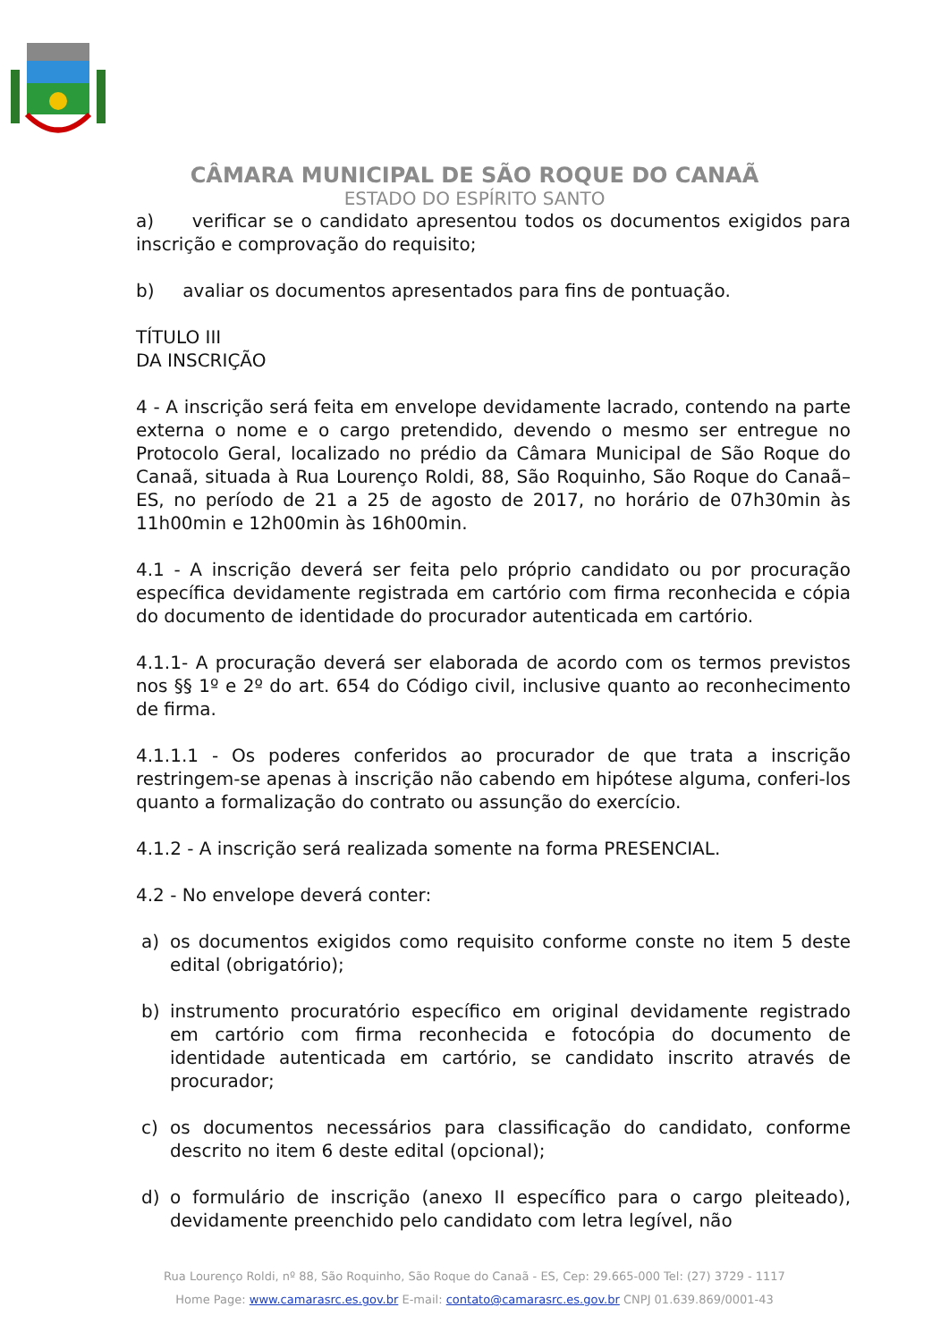CÂMARA MUNICIPAL DE SÃO ROQUE DO CANAÃ
ESTADO DO ESPÍRITO SANTO
a) verificar se o candidato apresentou todos os documentos exigidos para inscrição e comprovação do requisito;
b) avaliar os documentos apresentados para fins de pontuação.
TÍTULO III
DA INSCRIÇÃO
4 - A inscrição será feita em envelope devidamente lacrado, contendo na parte externa o nome e o cargo pretendido, devendo o mesmo ser entregue no Protocolo Geral, localizado no prédio da Câmara Municipal de São Roque do Canaã, situada à Rua Lourenço Roldi, 88, São Roquinho, São Roque do Canaã–ES, no período de 21 a 25 de agosto de 2017, no horário de 07h30min às 11h00min e 12h00min às 16h00min.
4.1 - A inscrição deverá ser feita pelo próprio candidato ou por procuração específica devidamente registrada em cartório com firma reconhecida e cópia do documento de identidade do procurador autenticada em cartório.
4.1.1- A procuração deverá ser elaborada de acordo com os termos previstos nos §§ 1º e 2º do art. 654 do Código civil, inclusive quanto ao reconhecimento de firma.
4.1.1.1 - Os poderes conferidos ao procurador de que trata a inscrição restringem-se apenas à inscrição não cabendo em hipótese alguma, conferi-los quanto a formalização do contrato ou assunção do exercício.
4.1.2 - A inscrição será realizada somente na forma PRESENCIAL.
4.2 - No envelope deverá conter:
a) os documentos exigidos como requisito conforme conste no item 5 deste edital (obrigatório);
b) instrumento procuratório específico em original devidamente registrado em cartório com firma reconhecida e fotocópia do documento de identidade autenticada em cartório, se candidato inscrito através de procurador;
c) os documentos necessários para classificação do candidato, conforme descrito no item 6 deste edital (opcional);
d) o formulário de inscrição (anexo II específico para o cargo pleiteado), devidamente preenchido pelo candidato com letra legível, não
Rua Lourenço Roldi, nº 88, São Roquinho, São Roque do Canaã - ES, Cep: 29.665-000 Tel: (27) 3729 - 1117
Home Page: www.camarasrc.es.gov.br E-mail: contato@camarasrc.es.gov.br CNPJ 01.639.869/0001-43